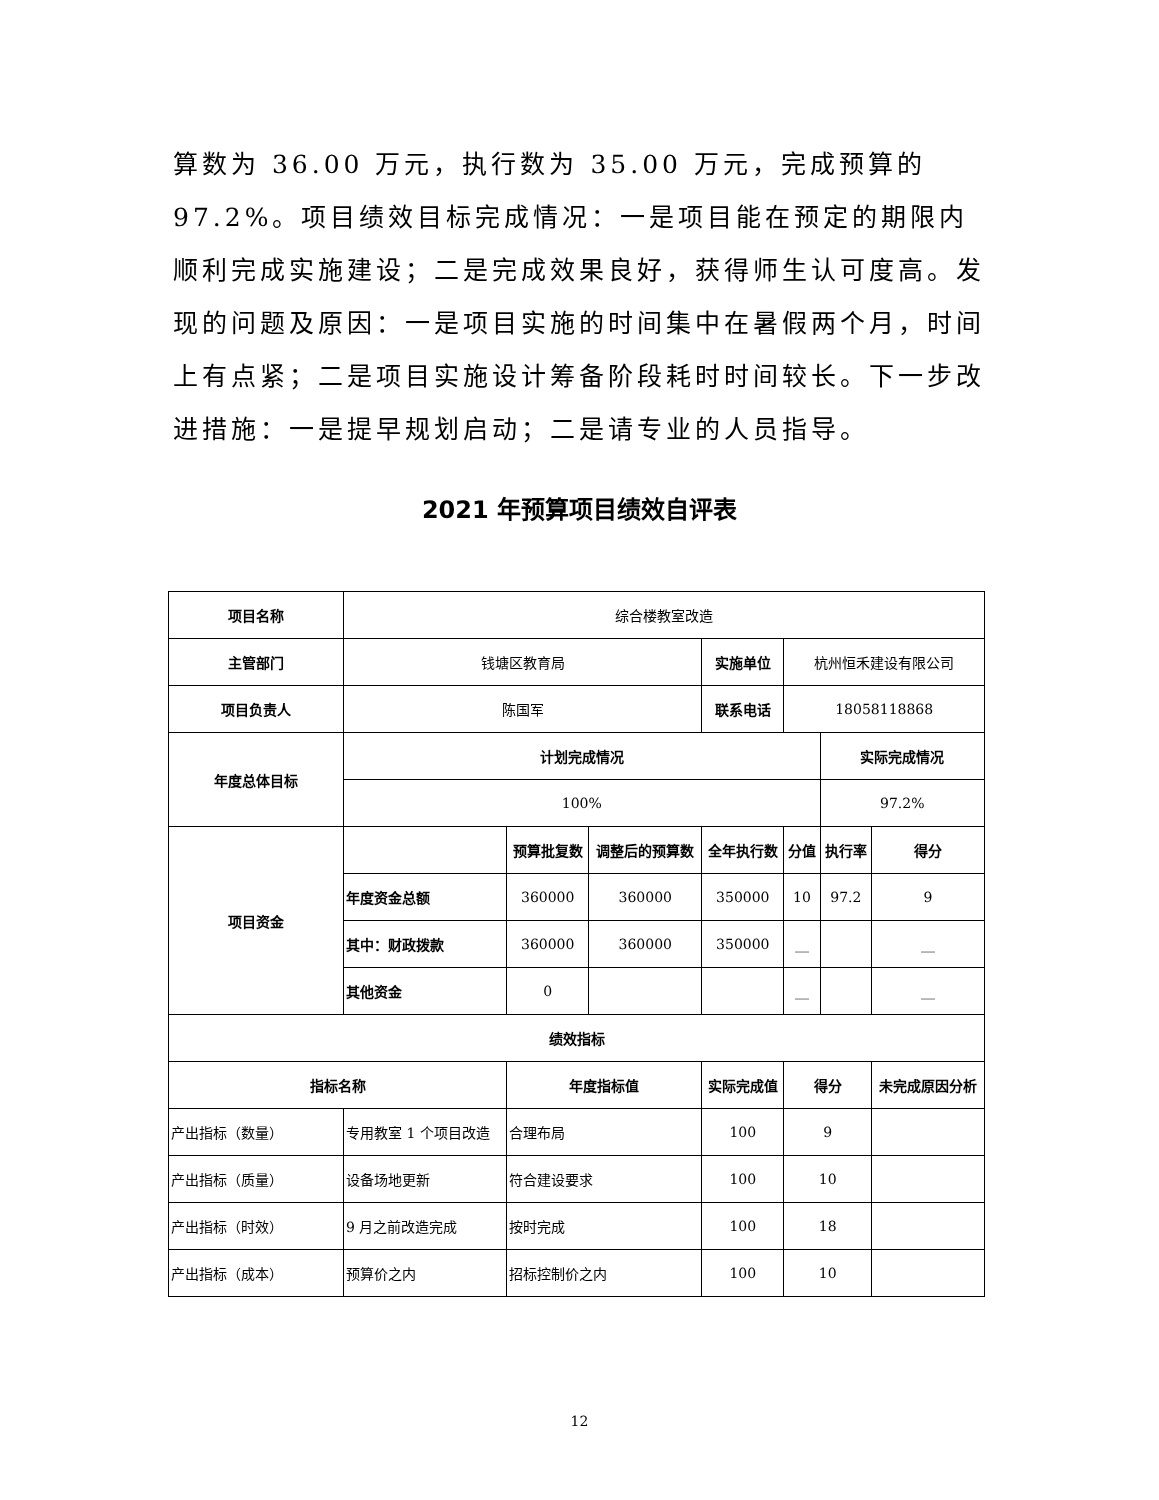算数为 36.00 万元，执行数为 35.00 万元，完成预算的 97.2%。项目绩效目标完成情况：一是项目能在预定的期限内顺利完成实施建设；二是完成效果良好，获得师生认可度高。发现的问题及原因：一是项目实施的时间集中在暑假两个月，时间上有点紧；二是项目实施设计筹备阶段耗时时间较长。下一步改进措施：一是提早规划启动；二是请专业的人员指导。
2021 年预算项目绩效自评表
| 项目名称 | 综合楼教室改造 | | | | | | |
| 主管部门 | 钱塘区教育局 | | | 实施单位 | 杭州恒禾建设有限公司 | | |
| 项目负责人 | 陈国军 | | | 联系电话 | 18058118868 | | |
| 年度总体目标 | 计划完成情况 | | | | | 实际完成情况 | |
| | 100% | | | | | 97.2% | |
| 项目资金 | | 预算批复数 | 调整后的预算数 | 全年执行数 | 分值 | 执行率 | 得分 |
| | 年度资金总额 | 360000 | 360000 | 350000 | 10 | 97.2 | 9 |
| | 其中：财政拨款 | 360000 | 360000 | 350000 | __ | | __ |
| | 其他资金 | 0 | | | __ | | __ |
| 绩效指标 | | | | | | | |
| 指标名称 | | 年度指标值 | | 实际完成值 | 得分 | | 未完成原因分析 |
| 产出指标（数量） | 专用教室 1 个项目改造 | 合理布局 | | 100 | 9 | | |
| 产出指标（质量） | 设备场地更新 | 符合建设要求 | | 100 | 10 | | |
| 产出指标（时效） | 9 月之前改造完成 | 按时完成 | | 100 | 18 | | |
| 产出指标（成本） | 预算价之内 | 招标控制价之内 | | 100 | 10 | | |
12